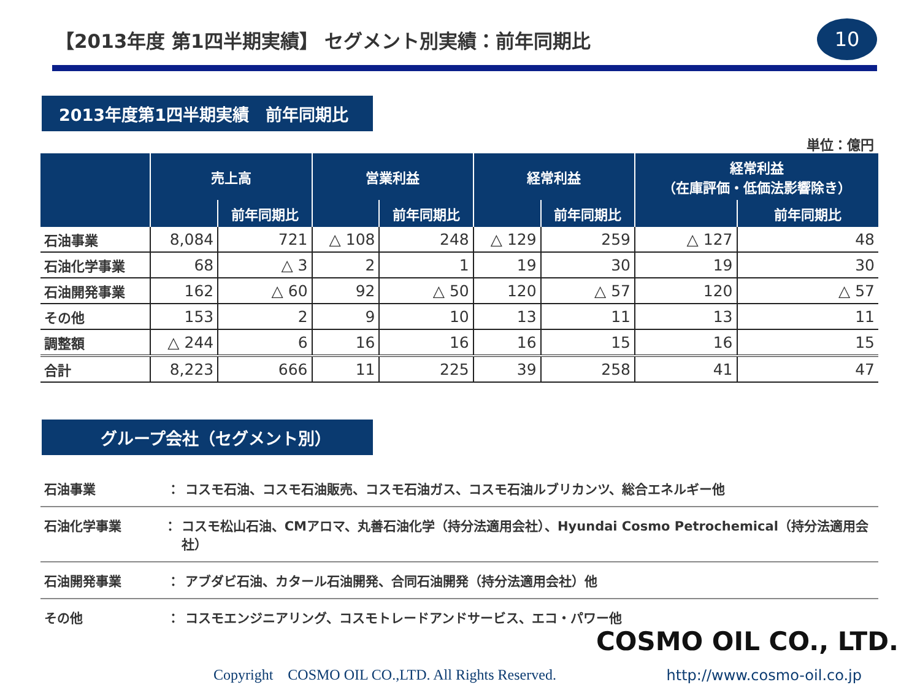【2013年度 第1四半期実績】 セグメント別実績：前年同期比
10
2013年度第1四半期実績　前年同期比
単位：億円
| | 売上高 | | 営業利益 | | 経常利益 | | 経常利益 （在庫評価・低価法影響除き） | |
| --- | --- | --- | --- | --- | --- | --- | --- | --- |
| | | 前年同期比 | | 前年同期比 | | 前年同期比 | | 前年同期比 |
| 石油事業 | 8,084 | 721 | △ 108 | 248 | △ 129 | 259 | △ 127 | 48 |
| 石油化学事業 | 68 | △ 3 | 2 | 1 | 19 | 30 | 19 | 30 |
| 石油開発事業 | 162 | △ 60 | 92 | △ 50 | 120 | △ 57 | 120 | △ 57 |
| その他 | 153 | 2 | 9 | 10 | 13 | 11 | 13 | 11 |
| 調整額 | △ 244 | 6 | 16 | 16 | 16 | 15 | 16 | 15 |
| 合計 | 8,223 | 666 | 11 | 225 | 39 | 258 | 41 | 47 |
グループ会社（セグメント別）
石油事業 ： コスモ石油、コスモ石油販売、コスモ石油ガス、コスモ石油ルブリカンツ、総合エネルギー他
石油化学事業 ： コスモ松山石油、CMアロマ、丸善石油化学（持分法適用会社）、Hyundai Cosmo Petrochemical（持分法適用会社）
石油開発事業 ： アブダビ石油、カタール石油開発、合同石油開発（持分法適用会社）他
その他 ： コスモエンジニアリング、コスモトレードアンドサービス、エコ・パワー他
COSMO OIL CO., LTD.
Copyright　COSMO OIL CO.,LTD. All Rights Reserved.
http://www.cosmo-oil.co.jp